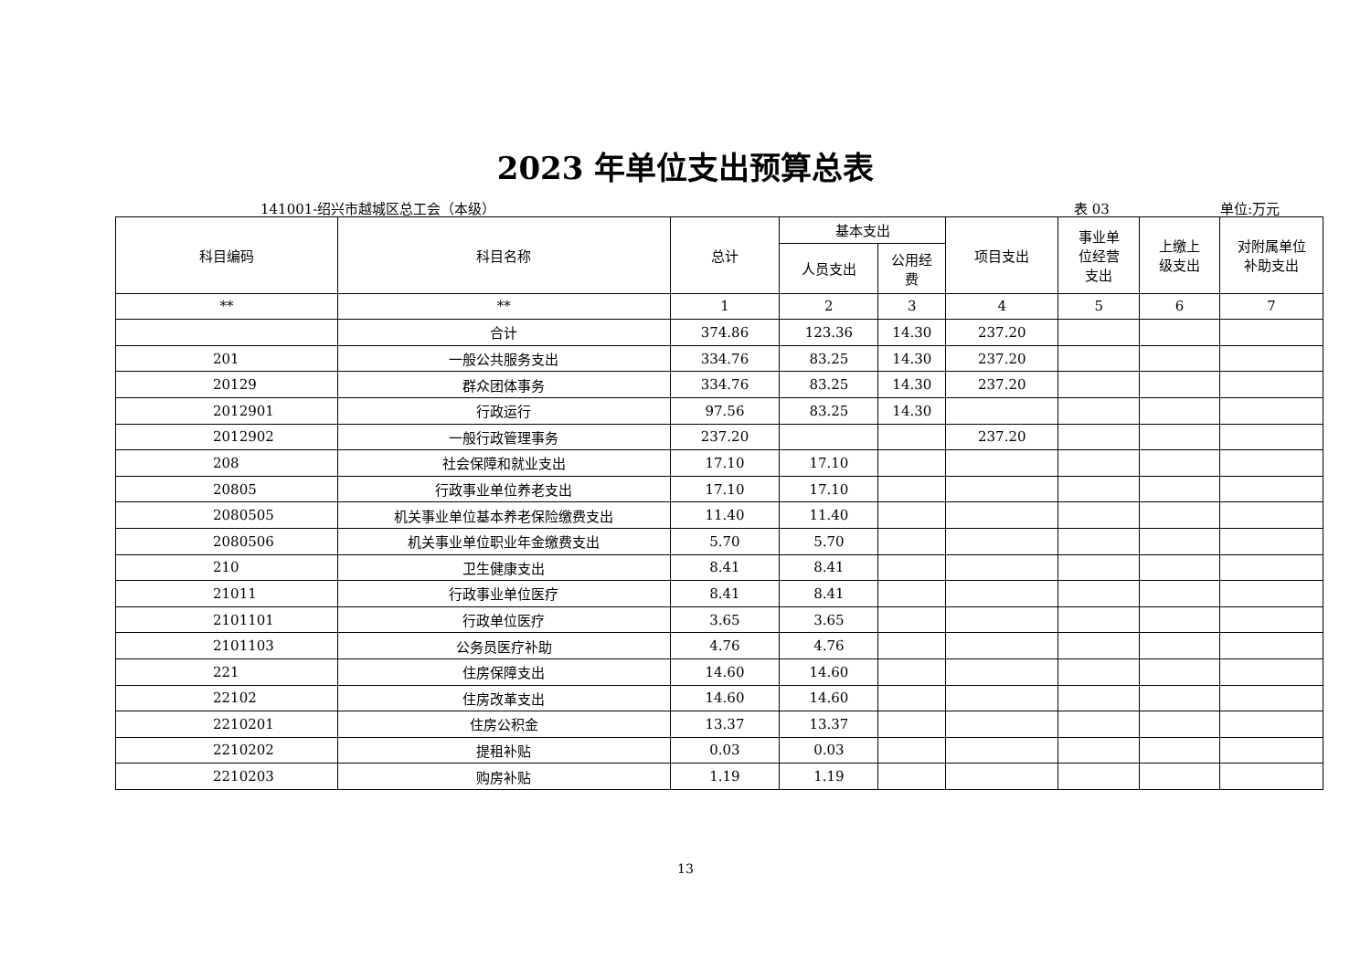2023 年单位支出预算总表
141001-绍兴市越城区总工会（本级） 表 03 单位:万元
| 科目编码 | 科目名称 | 总计 | 基本支出 | | 项目支出 | 事业单 位经营 支出 | 上缴上 级支出 | 对附属单位 补助支出 |
| --- | --- | --- | --- | --- | --- | --- | --- | --- |
| | | | 人员支出 | 公用经 费 | | | | |
| ** | ** | 1 | 2 | 3 | 4 | 5 | 6 | 7 |
| | 合计 | 374.86 | 123.36 | 14.30 | 237.20 | | | |
| 201 | 一般公共服务支出 | 334.76 | 83.25 | 14.30 | 237.20 | | | |
| 20129 | 群众团体事务 | 334.76 | 83.25 | 14.30 | 237.20 | | | |
| 2012901 | 行政运行 | 97.56 | 83.25 | 14.30 | | | | |
| 2012902 | 一般行政管理事务 | 237.20 | | | 237.20 | | | |
| 208 | 社会保障和就业支出 | 17.10 | 17.10 | | | | | |
| 20805 | 行政事业单位养老支出 | 17.10 | 17.10 | | | | | |
| 2080505 | 机关事业单位基本养老保险缴费支出 | 11.40 | 11.40 | | | | | |
| 2080506 | 机关事业单位职业年金缴费支出 | 5.70 | 5.70 | | | | | |
| 210 | 卫生健康支出 | 8.41 | 8.41 | | | | | |
| 21011 | 行政事业单位医疗 | 8.41 | 8.41 | | | | | |
| 2101101 | 行政单位医疗 | 3.65 | 3.65 | | | | | |
| 2101103 | 公务员医疗补助 | 4.76 | 4.76 | | | | | |
| 221 | 住房保障支出 | 14.60 | 14.60 | | | | | |
| 22102 | 住房改革支出 | 14.60 | 14.60 | | | | | |
| 2210201 | 住房公积金 | 13.37 | 13.37 | | | | | |
| 2210202 | 提租补贴 | 0.03 | 0.03 | | | | | |
| 2210203 | 购房补贴 | 1.19 | 1.19 | | | | | |
13